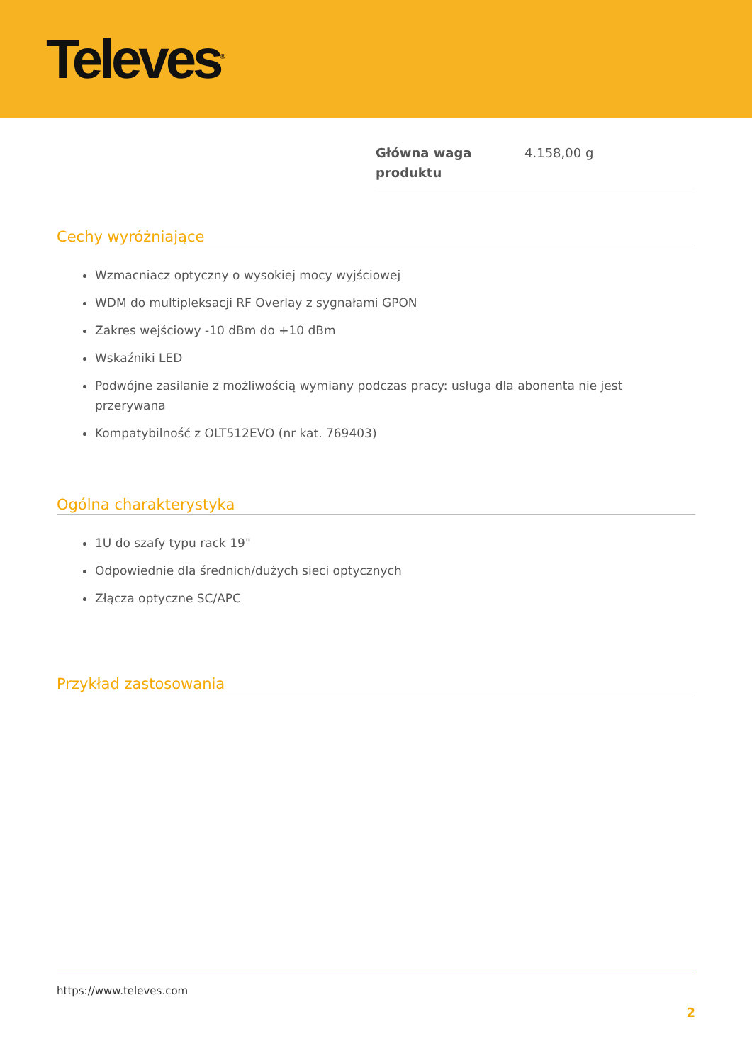Televes<sup>®</sup>
| Główna waga produktu | 4.158,00 g |
Cechy wyróżniające
Wzmacniacz optyczny o wysokiej mocy wyjściowej
WDM do multipleksacji RF Overlay z sygnałami GPON
Zakres wejściowy -10 dBm do +10 dBm
Wskaźniki LED
Podwójne zasilanie z możliwością wymiany podczas pracy: usługa dla abonenta nie jest przerywana
Kompatybilność z OLT512EVO (nr kat. 769403)
Ogólna charakterystyka
1U do szafy typu rack 19"
Odpowiednie dla średnich/dużych sieci optycznych
Złącza optyczne SC/APC
Przykład zastosowania
https://www.televes.com
2